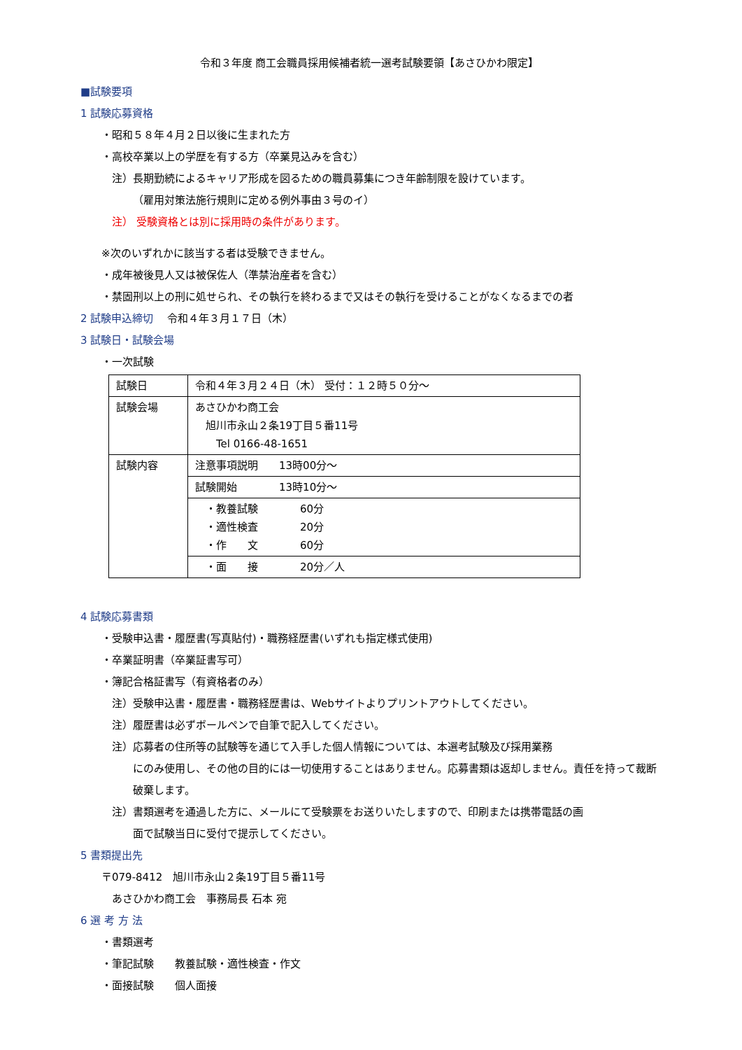令和３年度 商工会職員採用候補者統一選考試験要領【あさひかわ限定】
■試験要項
1 試験応募資格
・昭和５８年４月２日以後に生まれた方
・高校卒業以上の学歴を有する方（卒業見込みを含む）
注）長期勤続によるキャリア形成を図るための職員募集につき年齢制限を設けています。
（雇用対策法施行規則に定める例外事由３号のイ）
注） 受験資格とは別に採用時の条件があります。
※次のいずれかに該当する者は受験できません。
・成年被後見人又は被保佐人（準禁治産者を含む）
・禁固刑以上の刑に処せられ、その執行を終わるまで又はその執行を受けることがなくなるまでの者
2 試験申込締切　 令和４年３月１７日（木）
3 試験日・試験会場
・一次試験
| 試験日 | 令和４年３月２４日（木） 受付：１２時５０分～ |
| 試験会場 | あさひかわ商工会 旭川市永山２条19丁目５番11号 Tel 0166-48-1651 |
| 試験内容 | 注意事項説明 13時00分～ |
| | 試験開始 13時10分～ |
| | ・教養試験 60分 ・適性検査 20分 ・作 文 60分 |
| | ・面 接 20分／人 |
4 試験応募書類
・受験申込書・履歴書(写真貼付)・職務経歴書(いずれも指定様式使用)
・卒業証明書（卒業証書写可）
・簿記合格証書写（有資格者のみ）
注）受験申込書・履歴書・職務経歴書は、Webサイトよりプリントアウトしてください。
注）履歴書は必ずボールペンで自筆で記入してください。
注）応募者の住所等の試験等を通じて入手した個人情報については、本選考試験及び採用業務
にのみ使用し、その他の目的には一切使用することはありません。応募書類は返却しません。責任を持って裁断破棄します。
注）書類選考を通過した方に、メールにて受験票をお送りいたしますので、印刷または携帯電話の画
面で試験当日に受付で提示してください。
5 書類提出先
〒079-8412　旭川市永山２条19丁目５番11号
あさひかわ商工会　事務局長 石本 宛
6 選 考 方 法
・書類選考
・筆記試験　　教養試験・適性検査・作文
・面接試験　　個人面接